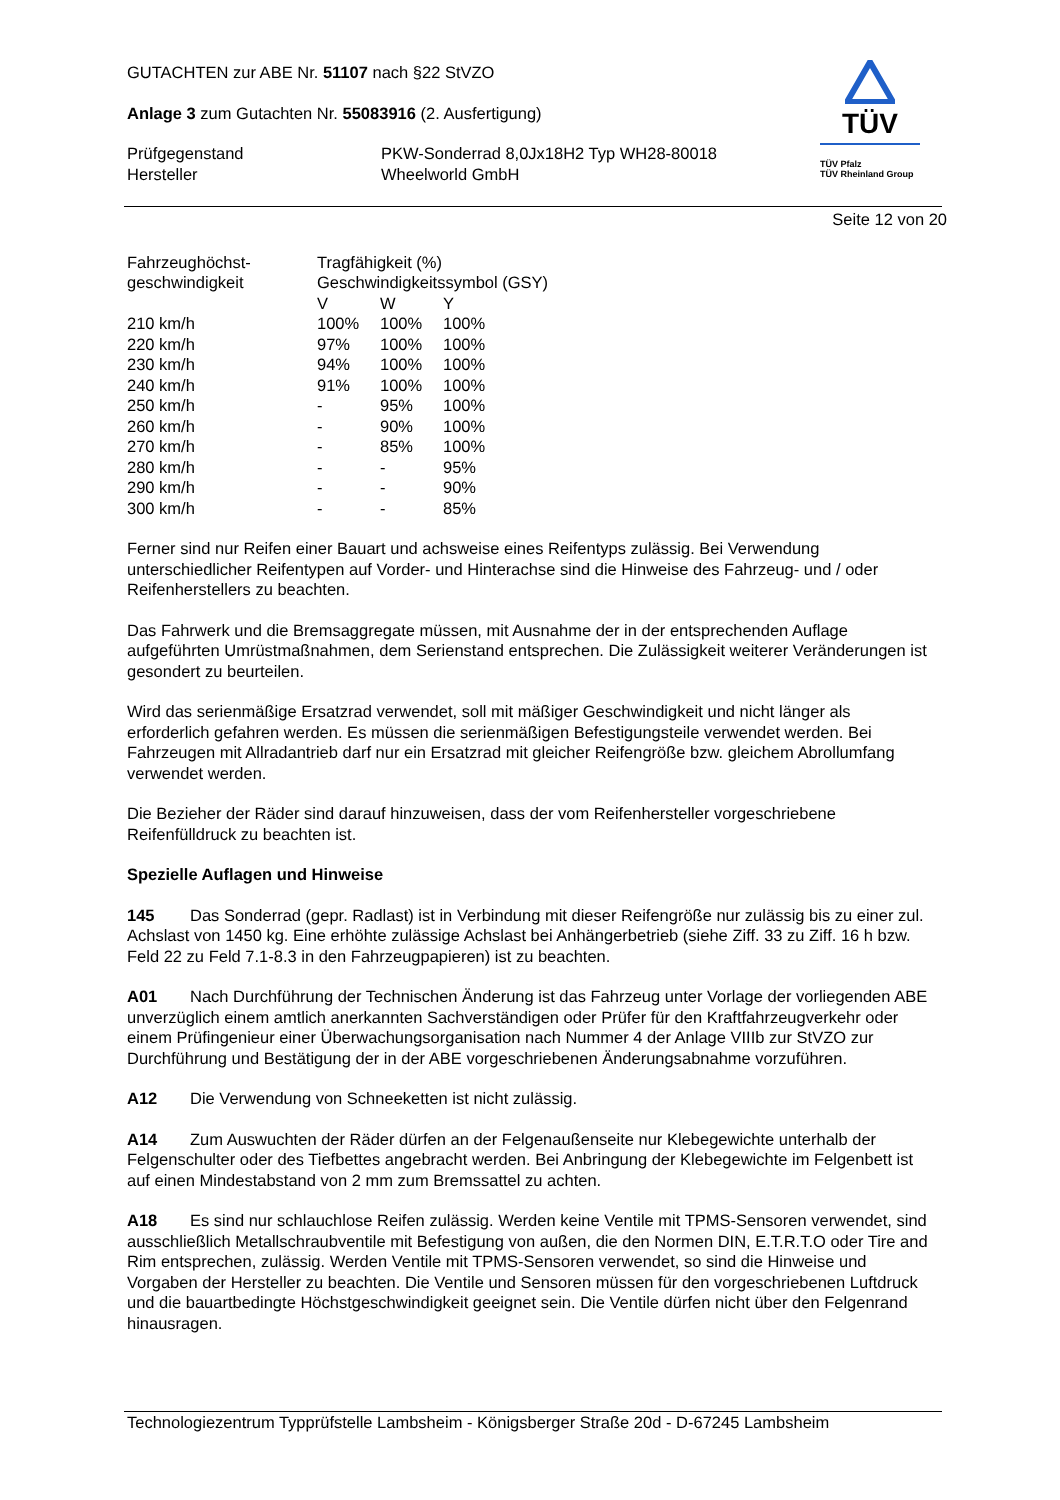TÜV
TÜV Pfalz
TÜV Rheinland Group
GUTACHTEN zur ABE Nr. 51107 nach §22 StVZO
Anlage 3 zum Gutachten Nr. 55083916 (2. Ausfertigung)
| Prüfgegenstand | PKW-Sonderrad 8,0Jx18H2 Typ WH28-80018 |
| Hersteller | Wheelworld GmbH |
Seite 12 von 20
| Fahrzeughöchst- | Tragfähigkeit (%) | | |
| geschwindigkeit | Geschwindigkeitssymbol (GSY) | | |
| | V | W | Y |
| 210 km/h | 100% | 100% | 100% |
| 220 km/h | 97% | 100% | 100% |
| 230 km/h | 94% | 100% | 100% |
| 240 km/h | 91% | 100% | 100% |
| 250 km/h | - | 95% | 100% |
| 260 km/h | - | 90% | 100% |
| 270 km/h | - | 85% | 100% |
| 280 km/h | - | - | 95% |
| 290 km/h | - | - | 90% |
| 300 km/h | - | - | 85% |
Ferner sind nur Reifen einer Bauart und achsweise eines Reifentyps zulässig. Bei Verwendung unterschiedlicher Reifentypen auf Vorder- und Hinterachse sind die Hinweise des Fahrzeug- und / oder Reifenherstellers zu beachten.
Das Fahrwerk und die Bremsaggregate müssen, mit Ausnahme der in der entsprechenden Auflage aufgeführten Umrüstmaßnahmen, dem Serienstand entsprechen. Die Zulässigkeit weiterer Veränderungen ist gesondert zu beurteilen.
Wird das serienmäßige Ersatzrad verwendet, soll mit mäßiger Geschwindigkeit und nicht länger als erforderlich gefahren werden. Es müssen die serienmäßigen Befestigungsteile verwendet werden. Bei Fahrzeugen mit Allradantrieb darf nur ein Ersatzrad mit gleicher Reifengröße bzw. gleichem Abrollumfang verwendet werden.
Die Bezieher der Räder sind darauf hinzuweisen, dass der vom Reifenhersteller vorgeschriebene Reifenfülldruck zu beachten ist.
Spezielle Auflagen und Hinweise
145 Das Sonderrad (gepr. Radlast) ist in Verbindung mit dieser Reifengröße nur zulässig bis zu einer zul. Achslast von 1450 kg. Eine erhöhte zulässige Achslast bei Anhängerbetrieb (siehe Ziff. 33 zu Ziff. 16 h bzw. Feld 22 zu Feld 7.1-8.3 in den Fahrzeugpapieren) ist zu beachten.
A01 Nach Durchführung der Technischen Änderung ist das Fahrzeug unter Vorlage der vorliegenden ABE unverzüglich einem amtlich anerkannten Sachverständigen oder Prüfer für den Kraftfahrzeugverkehr oder einem Prüfingenieur einer Überwachungsorganisation nach Nummer 4 der Anlage VIIIb zur StVZO zur Durchführung und Bestätigung der in der ABE vorgeschriebenen Änderungsabnahme vorzuführen.
A12 Die Verwendung von Schneeketten ist nicht zulässig.
A14 Zum Auswuchten der Räder dürfen an der Felgenaußenseite nur Klebegewichte unterhalb der Felgenschulter oder des Tiefbettes angebracht werden. Bei Anbringung der Klebegewichte im Felgenbett ist auf einen Mindestabstand von 2 mm zum Bremssattel zu achten.
A18 Es sind nur schlauchlose Reifen zulässig. Werden keine Ventile mit TPMS-Sensoren verwendet, sind ausschließlich Metallschraubventile mit Befestigung von außen, die den Normen DIN, E.T.R.T.O oder Tire and Rim entsprechen, zulässig. Werden Ventile mit TPMS-Sensoren verwendet, so sind die Hinweise und Vorgaben der Hersteller zu beachten. Die Ventile und Sensoren müssen für den vorgeschriebenen Luftdruck und die bauartbedingte Höchstgeschwindigkeit geeignet sein. Die Ventile dürfen nicht über den Felgenrand hinausragen.
Technologiezentrum Typprüfstelle Lambsheim - Königsberger Straße 20d - D-67245 Lambsheim